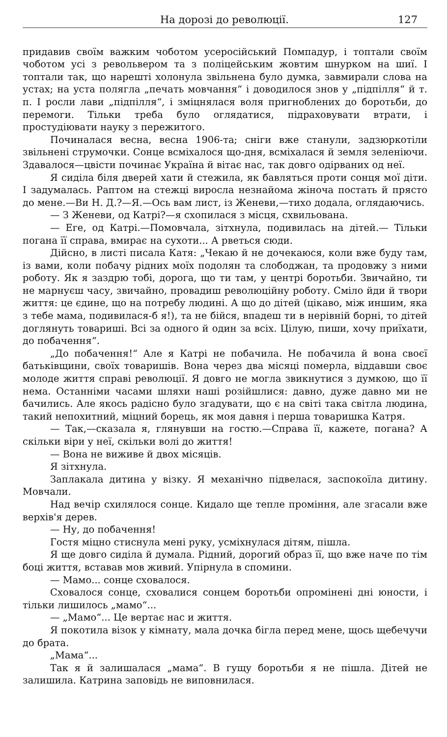На дорозі до революції. 127
придавив своїм важким чоботом усеросійський Помпадур, і топтали своїм чоботом усі з револьвером та з поліцейським жовтим шнурком на шиї. І топтали так, що нарешті холонула звільнена було думка, завмирали слова на устах; на уста полягла „печать мовчання“ і доводилося знов у „підпілля“ й т. п. І росли лави „підпілля“, і зміцнялася воля пригноблених до боротьби, до перемоги. Тільки треба було оглядатися, підраховувати втрати, і простудіювати науку з пережитого.
Починалася весна, весна 1906-та; сніги вже станули, задзюркотіли звільнені струмочки. Сонце всміхалося що-дня, всміхалася й земля зеленіючи. Здавалося—цвісти починає Україна й вітає нас, так довго одірваних од неї.
Я сиділа біля дверей хати й стежила, як бавляться проти сонця мої діти. І задумалась. Раптом на стежці виросла незнайома жіноча постать й прясто до мене.—Ви Н. Д.?—Я.—Ось вам лист, із Женеви,—тихо додала, оглядаючись.
— З Женеви, од Катрі?—я схопилася з місця, схвильована.
— Еге, од Катрі.—Помовчала, зітхнула, подивилась на дітей.— Тільки погана її справа, вмирає на сухоти... А рветься сюди.
Дійсно, в листі писала Катя: „Чекаю й не дочекаюся, коли вже буду там, із вами, коли побачу рідних моїх подолян та слободжан, та продовжу з ними роботу. Як я заздрю тобі, дорога, що ти там, у центрі боротьби. Звичайно, ти не марнуєш часу, звичайно, провадиш революційну роботу. Сміло йди й твори життя: це єдине, що на потребу людині. А що до дітей (цікаво, між иншим, яка з тебе мама, подивилася-б я!), та не бійся, впадеш ти в нерівній борні, то дітей доглянуть товариші. Всі за одного й один за всіх. Цілую, пиши, хочу приїхати, до побачення“.
„До побачення!“ Але я Катрі не побачила. Не побачила й вона своєї батьківщини, своїх товаришів. Вона через два місяці померла, віддавши своє молоде життя справі революції. Я довго не могла звикнутися з думкою, що її нема. Останніми часами шляхи наші розійшлися: давно, дуже давно ми не бачились. Але якось радісно було згадувати, що є на світі така світла людина, такий непохитний, міцний борець, як моя давня і перша товаришка Катря.
— Так,—сказала я, глянувши на гостю.—Справа її, кажете, погана? А скільки віри у неї, скільки волі до життя!
— Вона не виживе й двох місяців.
Я зітхнула.
Заплакала дитина у візку. Я механічно підвелася, заспокоїла дитину. Мовчали.
Над вечір схилялося сонце. Кидало ще тепле проміння, але згасали вже верхів'я дерев.
— Ну, до побачення!
Гостя міцно стиснула мені руку, усміхнулася дітям, пішла.
Я ще довго сиділа й думала. Рідний, дорогий образ її, що вже наче по тім боці життя, вставав мов живий. Упірнула в спомини.
— Мамо... сонце сховалося.
Сховалося сонце, сховалися сонцем боротьби опромінені дні юности, і тільки лишилось „мамо“...
— „Мамо“... Це вертає нас и життя.
Я покотила візок у кімнату, мала дочка бігла перед мене, щось щебечучи до брата.
„Мама“...
Так я й залишалася „мама“. В гущу боротьби я не пішла. Дітей не залишила. Катрина заповідь не виповнилася.